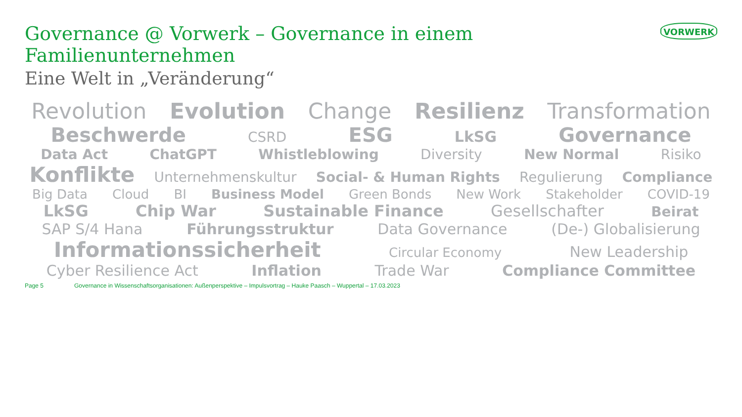Governance @ Vorwerk – Governance in einem Familienunternehmen
Eine Welt in „Veränderung“
VORWERK
Revolution Evolution Change Resilienz Transformation
Beschwerde CSRD ESG LkSG Governance
Data Act ChatGPT Whistleblowing Diversity New Normal Risiko
Konflikte Unternehmenskultur Social- & Human Rights Regulierung Compliance
Big Data Cloud BI Business Model Green Bonds New Work Stakeholder COVID-19
LkSG Chip War Sustainable Finance Gesellschafter Beirat
SAP S/4 Hana Führungsstruktur Data Governance (De-) Globalisierung
Informationssicherheit Circular Economy New Leadership
Cyber Resilience Act Inflation Trade War Compliance Committee
Page 5 Governance in Wissenschaftsorganisationen: Außenperspektive – Impulsvortrag – Hauke Paasch – Wuppertal – 17.03.2023